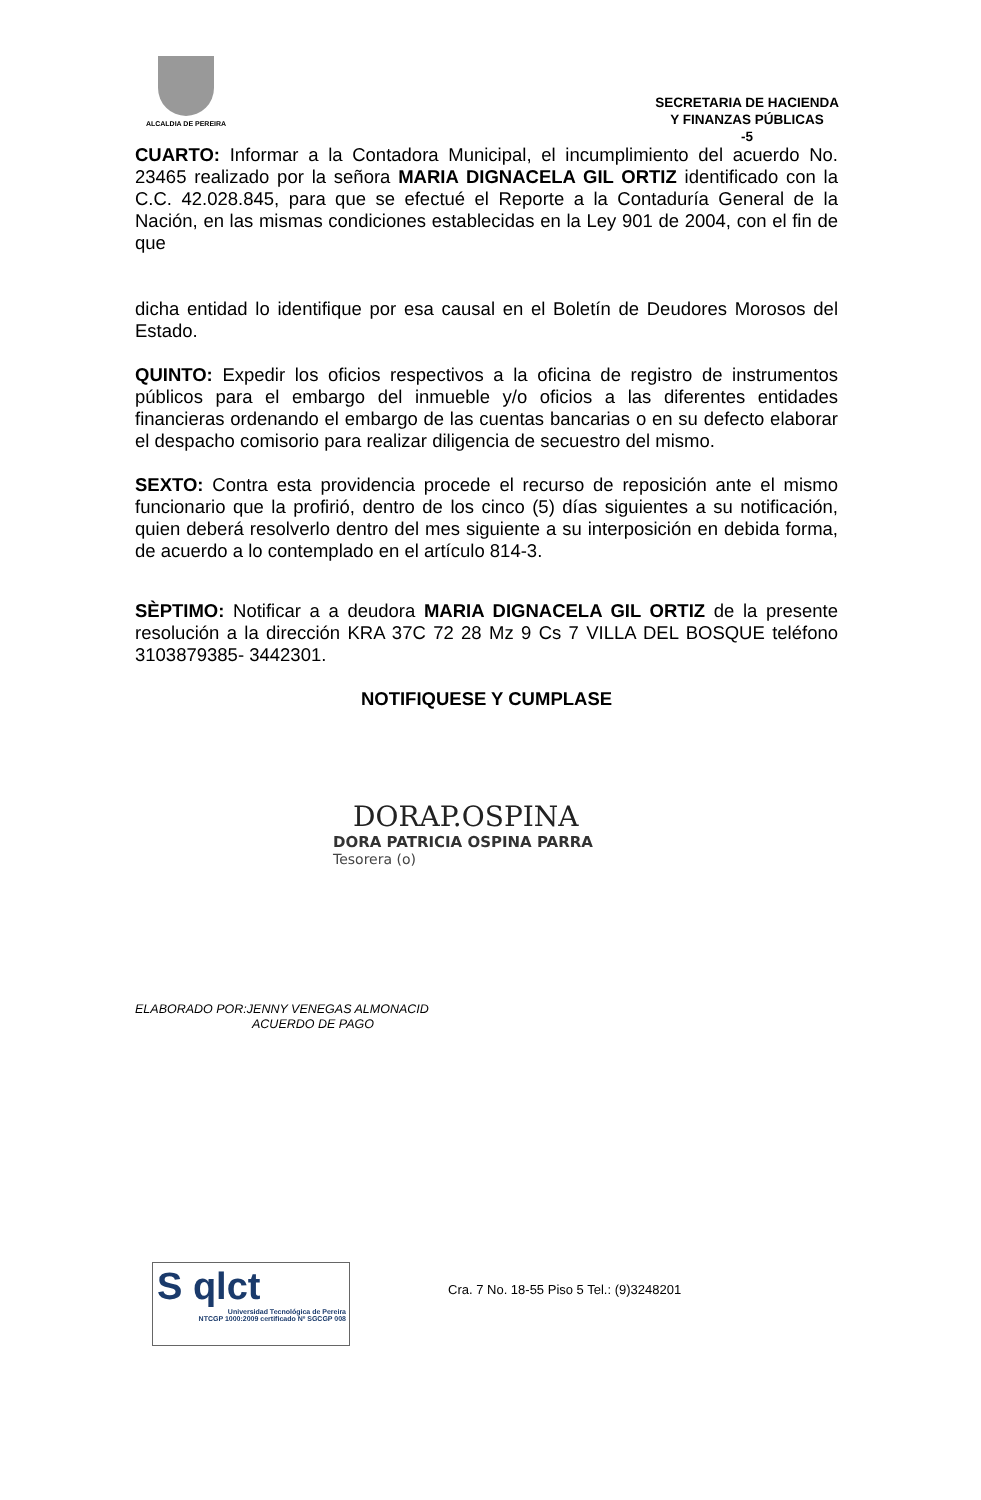ALCALDIA DE PEREIRA
SECRETARIA DE HACIENDA
Y FINANZAS PÚBLICAS
-5
CUARTO: Informar a la Contadora Municipal, el incumplimiento del acuerdo No. 23465 realizado por la señora MARIA DIGNACELA GIL ORTIZ identificado con la C.C. 42.028.845, para que se efectué el Reporte a la Contaduría General de la Nación, en las mismas condiciones establecidas en la Ley 901 de 2004, con el fin de que
dicha entidad lo identifique por esa causal en el Boletín de Deudores Morosos del Estado.
QUINTO: Expedir los oficios respectivos a la oficina de registro de instrumentos públicos para el embargo del inmueble y/o oficios a las diferentes entidades financieras ordenando el embargo de las cuentas bancarias o en su defecto elaborar el despacho comisorio para realizar diligencia de secuestro del mismo.
SEXTO: Contra esta providencia procede el recurso de reposición ante el mismo funcionario que la profirió, dentro de los cinco (5) días siguientes a su notificación, quien deberá resolverlo dentro del mes siguiente a su interposición en debida forma, de acuerdo a lo contemplado en el artículo 814-3.
SÈPTIMO: Notificar a a deudora MARIA DIGNACELA GIL ORTIZ de la presente resolución a la dirección KRA 37C 72 28 Mz 9 Cs 7 VILLA DEL BOSQUE teléfono 3103879385- 3442301.
NOTIFIQUESE Y CUMPLASE
DORAP.OSPINA
DORA PATRICIA OSPINA PARRA
Tesorera (o)
ELABORADO POR:JENNY VENEGAS ALMONACID
ACUERDO DE PAGO
S qlct
Universidad Tecnológica de Pereira
NTCGP 1000:2009 certificado Nº SGCGP 008
Cra. 7 No. 18-55 Piso 5 Tel.: (9)3248201